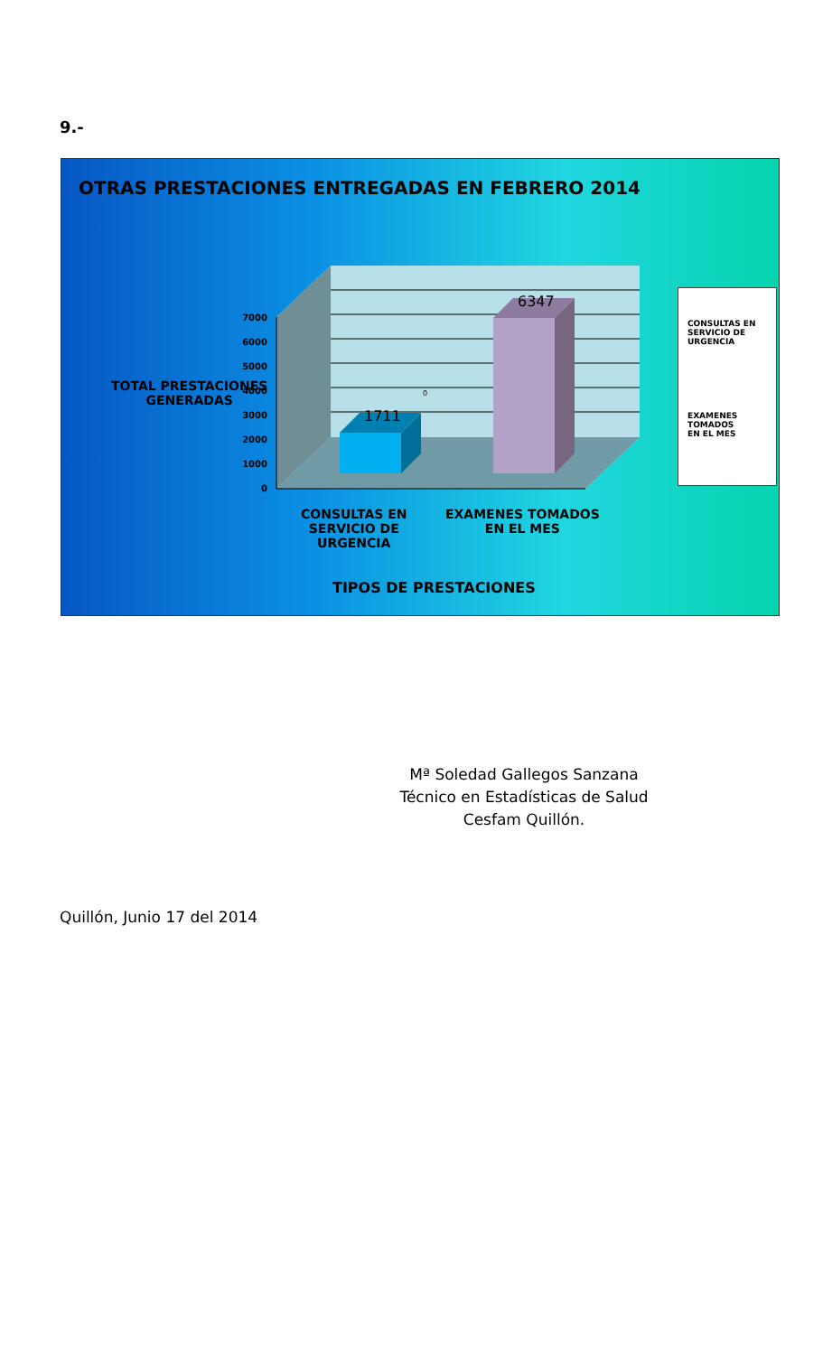9.-
OTRAS PRESTACIONES ENTREGADAS EN FEBRERO 2014
7000
6000
5000
4000
3000
2000
1000
0
1711
6347
0
TOTAL PRESTACIONES
GENERADAS
CONSULTAS EN
SERVICIO DE
URGENCIA
EXAMENES TOMADOS
EN EL MES
TIPOS DE PRESTACIONES
CONSULTAS EN
SERVICIO DE
URGENCIA
EXAMENES TOMADOS
EN EL MES
Mª Soledad Gallegos Sanzana
Técnico en Estadísticas de Salud
Cesfam Quillón.
Quillón, Junio 17 del 2014